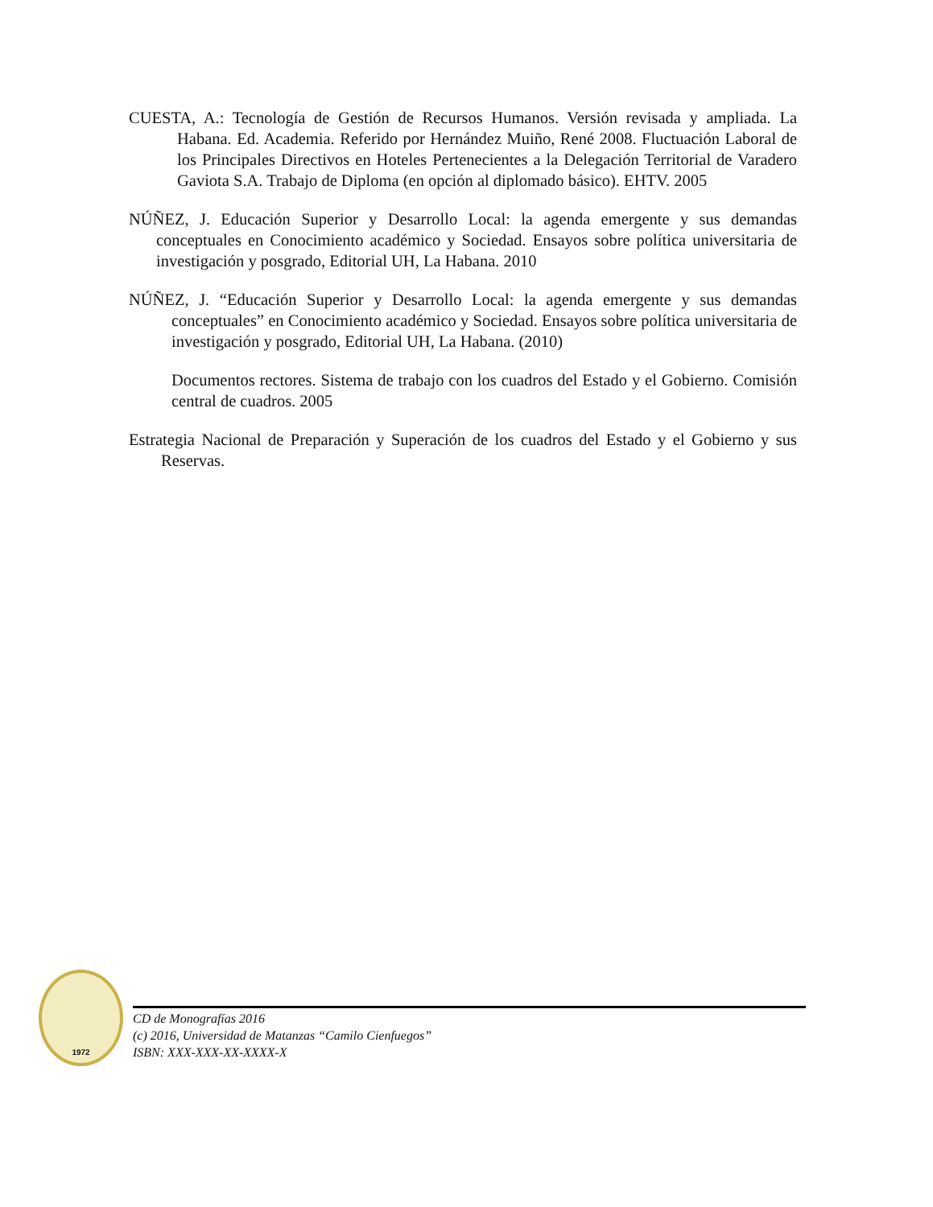CUESTA, A.: Tecnología de Gestión de Recursos Humanos. Versión revisada y ampliada. La Habana. Ed. Academia. Referido por Hernández Muiño, René 2008. Fluctuación Laboral de los Principales Directivos en Hoteles Pertenecientes a la Delegación Territorial de Varadero Gaviota S.A. Trabajo de Diploma (en opción al diplomado básico). EHTV. 2005
NÚÑEZ, J. Educación Superior y Desarrollo Local: la agenda emergente y sus demandas conceptuales en Conocimiento académico y Sociedad. Ensayos sobre política universitaria de investigación y posgrado, Editorial UH, La Habana. 2010
NÚÑEZ, J. “Educación Superior y Desarrollo Local: la agenda emergente y sus demandas conceptuales” en Conocimiento académico y Sociedad. Ensayos sobre política universitaria de investigación y posgrado, Editorial UH, La Habana. (2010)
Documentos rectores. Sistema de trabajo con los cuadros del Estado y el Gobierno. Comisión central de cuadros. 2005
Estrategia Nacional de Preparación y Superación de los cuadros del Estado y el Gobierno y sus Reservas.
1972
CD de Monografías 2016
(c) 2016, Universidad de Matanzas “Camilo Cienfuegos”
ISBN: XXX-XXX-XX-XXXX-X